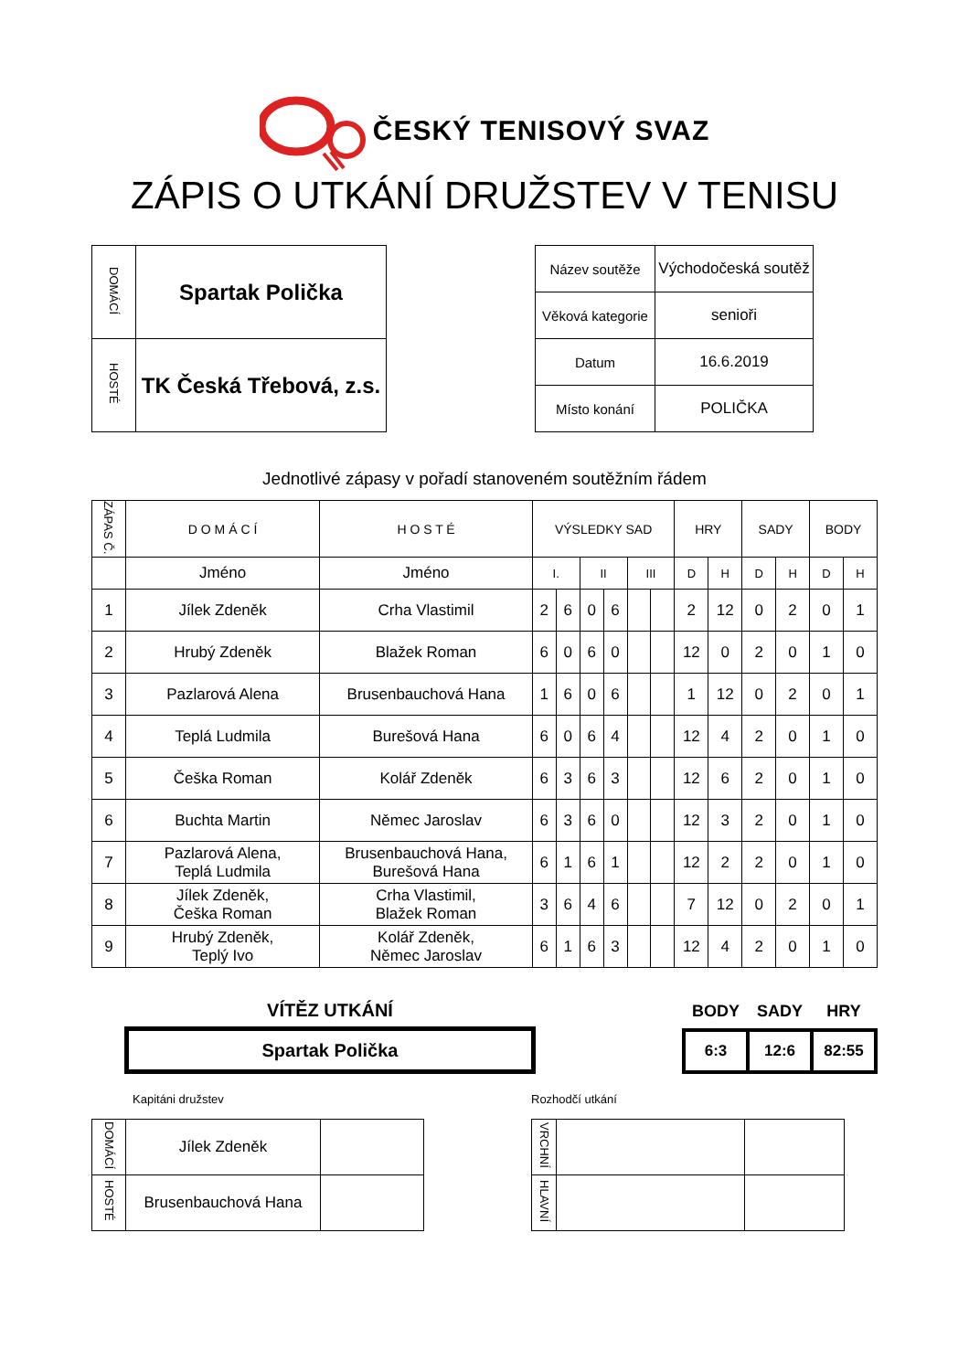ČESKÝ TENISOVÝ SVAZ
ZÁPIS O UTKÁNÍ DRUŽSTEV V TENISU
| DOMÁCÍ | Spartak Polička |
| HOSTÉ | TK Česká Třebová, z.s. |
| Název soutěže | Východočeská soutěž |
| Věková kategorie | senioři |
| Datum | 16.6.2019 |
| Místo konání | POLIČKA |
Jednotlivé zápasy v pořadí stanoveném soutěžním řádem
| ZÁPAS Č. | D O M Á C Í | H O S T É | VÝSLEDKY SAD | | | | | | HRY | | SADY | | BODY | |
| | Jméno | Jméno | I. | | II | | III | | D | H | D | H | D | H |
| 1 | Jílek Zdeněk | Crha Vlastimil | 2 | 6 | 0 | 6 | | | 2 | 12 | 0 | 2 | 0 | 1 |
| 2 | Hrubý Zdeněk | Blažek Roman | 6 | 0 | 6 | 0 | | | 12 | 0 | 2 | 0 | 1 | 0 |
| 3 | Pazlarová Alena | Brusenbauchová Hana | 1 | 6 | 0 | 6 | | | 1 | 12 | 0 | 2 | 0 | 1 |
| 4 | Teplá Ludmila | Burešová Hana | 6 | 0 | 6 | 4 | | | 12 | 4 | 2 | 0 | 1 | 0 |
| 5 | Češka Roman | Kolář Zdeněk | 6 | 3 | 6 | 3 | | | 12 | 6 | 2 | 0 | 1 | 0 |
| 6 | Buchta Martin | Němec Jaroslav | 6 | 3 | 6 | 0 | | | 12 | 3 | 2 | 0 | 1 | 0 |
| 7 | Pazlarová Alena, Teplá Ludmila | Brusenbauchová Hana, Burešová Hana | 6 | 1 | 6 | 1 | | | 12 | 2 | 2 | 0 | 1 | 0 |
| 8 | Jílek Zdeněk, Češka Roman | Crha Vlastimil, Blažek Roman | 3 | 6 | 4 | 6 | | | 7 | 12 | 0 | 2 | 0 | 1 |
| 9 | Hrubý Zdeněk, Teplý Ivo | Kolář Zdeněk, Němec Jaroslav | 6 | 1 | 6 | 3 | | | 12 | 4 | 2 | 0 | 1 | 0 |
VÍTĚZ UTKÁNÍ
Spartak Polička
| BODY | SADY | HRY |
| --- | --- | --- |
| 6:3 | 12:6 | 82:55 |
Kapitáni družstev
| DOMÁCÍ | Jílek Zdeněk | |
| HOSTÉ | Brusenbauchová Hana | |
Rozhodčí utkání
| VRCHNÍ | | |
| HLAVNÍ | | |